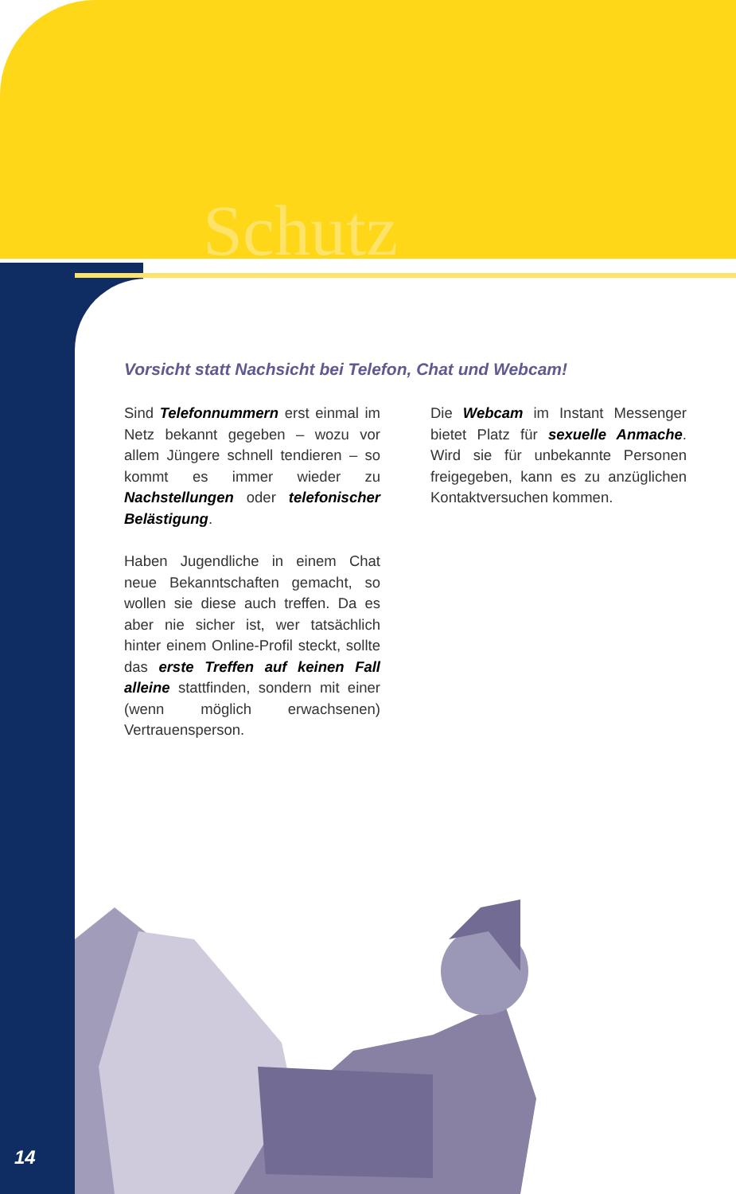Schutz
Vorsicht statt Nachsicht bei Telefon, Chat und Webcam!
Sind Telefonnummern erst einmal im Netz bekannt gegeben – wozu vor allem Jüngere schnell tendieren – so kommt es immer wieder zu Nachstellungen oder telefonischer Belästigung.
Haben Jugendliche in einem Chat neue Bekanntschaften gemacht, so wollen sie diese auch treffen. Da es aber nie sicher ist, wer tatsächlich hinter einem Online-Profil steckt, sollte das erste Treffen auf keinen Fall alleine stattfinden, sondern mit einer (wenn möglich erwachsenen) Vertrauensperson.
Die Webcam im Instant Messenger bietet Platz für sexuelle Anmache. Wird sie für unbekannte Personen freigegeben, kann es zu anzüglichen Kontaktversuchen kommen.
14